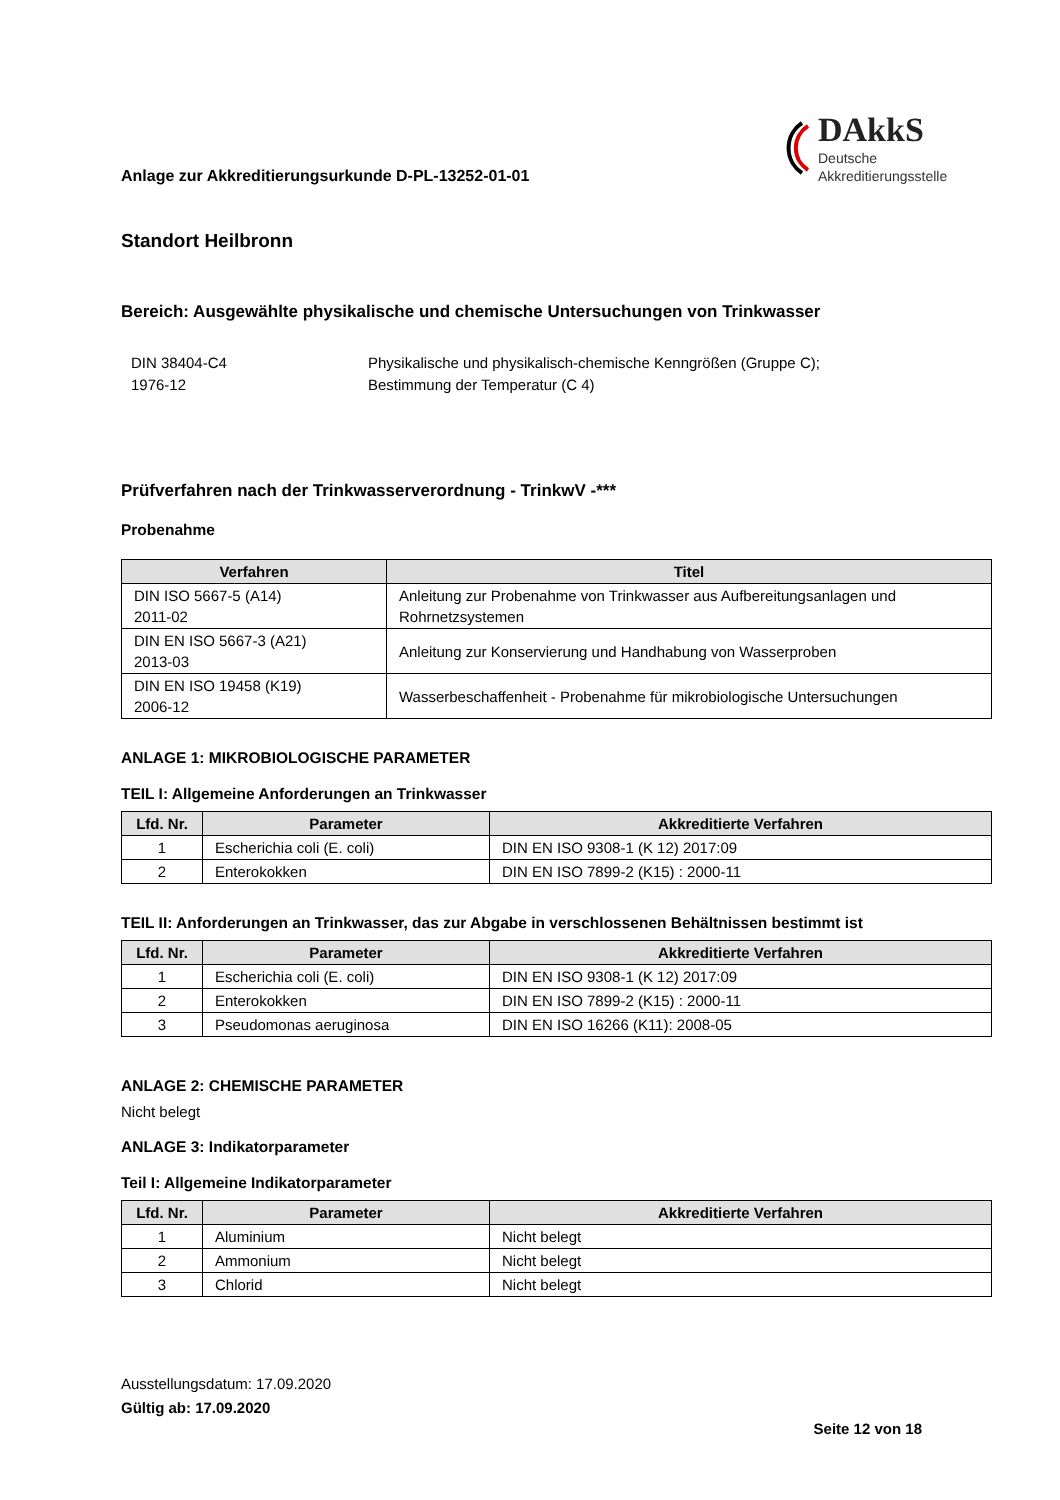Anlage zur Akkreditierungsurkunde D-PL-13252-01-01
DAkkS
Deutsche
Akkreditierungsstelle
Standort Heilbronn
Bereich: Ausgewählte physikalische und chemische Untersuchungen von Trinkwasser
DIN 38404-C4
1976-12
Physikalische und physikalisch-chemische Kenngrößen (Gruppe C);
Bestimmung der Temperatur (C 4)
Prüfverfahren nach der Trinkwasserverordnung - TrinkwV -***
Probenahme
| Verfahren | Titel |
| --- | --- |
| DIN ISO 5667-5 (A14) 2011-02 | Anleitung zur Probenahme von Trinkwasser aus Aufbereitungsanlagen und Rohrnetzsystemen |
| DIN EN ISO 5667-3 (A21) 2013-03 | Anleitung zur Konservierung und Handhabung von Wasserproben |
| DIN EN ISO 19458 (K19) 2006-12 | Wasserbeschaffenheit - Probenahme für mikrobiologische Untersuchungen |
ANLAGE 1: MIKROBIOLOGISCHE PARAMETER
TEIL I: Allgemeine Anforderungen an Trinkwasser
| Lfd. Nr. | Parameter | Akkreditierte Verfahren |
| --- | --- | --- |
| 1 | Escherichia coli (E. coli) | DIN EN ISO 9308-1 (K 12) 2017:09 |
| 2 | Enterokokken | DIN EN ISO 7899-2 (K15) : 2000-11 |
TEIL II: Anforderungen an Trinkwasser, das zur Abgabe in verschlossenen Behältnissen bestimmt ist
| Lfd. Nr. | Parameter | Akkreditierte Verfahren |
| --- | --- | --- |
| 1 | Escherichia coli (E. coli) | DIN EN ISO 9308-1 (K 12) 2017:09 |
| 2 | Enterokokken | DIN EN ISO 7899-2 (K15) : 2000-11 |
| 3 | Pseudomonas aeruginosa | DIN EN ISO 16266 (K11): 2008-05 |
ANLAGE 2: CHEMISCHE PARAMETER
Nicht belegt
ANLAGE 3: Indikatorparameter
Teil I: Allgemeine Indikatorparameter
| Lfd. Nr. | Parameter | Akkreditierte Verfahren |
| --- | --- | --- |
| 1 | Aluminium | Nicht belegt |
| 2 | Ammonium | Nicht belegt |
| 3 | Chlorid | Nicht belegt |
Ausstellungsdatum: 17.09.2020
Gültig ab: 17.09.2020
Seite 12 von 18